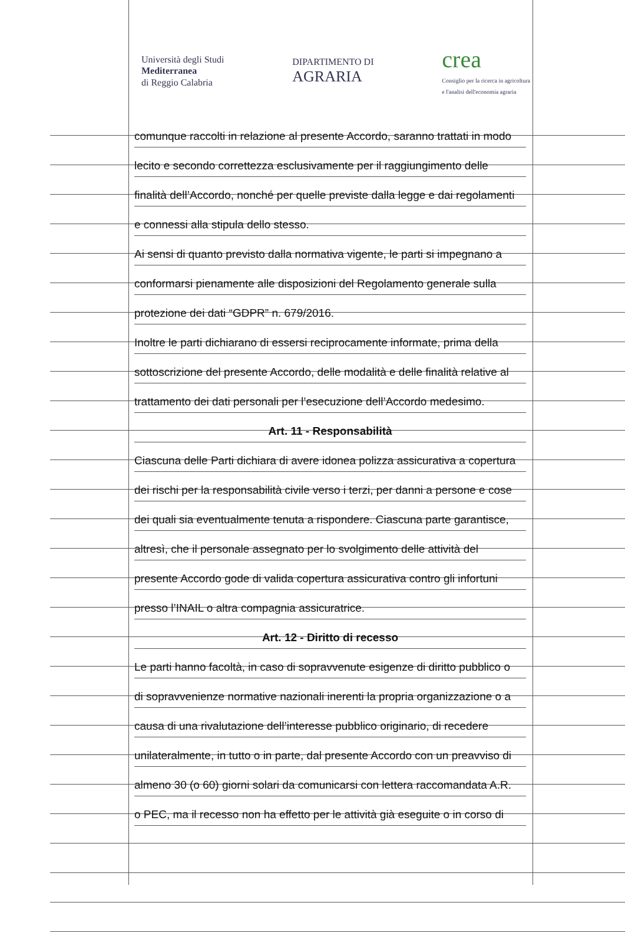Università degli Studi
Mediterranea
di Reggio Calabria
DIPARTIMENTO DI
AGRARIA
crea
Consiglio per la ricerca in agricoltura
e l'analisi dell'economia agraria
comunque raccolti in relazione al presente Accordo, saranno trattati in modo
lecito e secondo correttezza esclusivamente per il raggiungimento delle
finalità dell’Accordo, nonché per quelle previste dalla legge e dai regolamenti
e connessi alla stipula dello stesso.
Ai sensi di quanto previsto dalla normativa vigente, le parti si impegnano a
conformarsi pienamente alle disposizioni del Regolamento generale sulla
protezione dei dati “GDPR” n. 679/2016.
Inoltre le parti dichiarano di essersi reciprocamente informate, prima della
sottoscrizione del presente Accordo, delle modalità e delle finalità relative al
trattamento dei dati personali per l’esecuzione dell’Accordo medesimo.
Art. 11 - Responsabilità
Ciascuna delle Parti dichiara di avere idonea polizza assicurativa a copertura
dei rischi per la responsabilità civile verso i terzi, per danni a persone e cose
dei quali sia eventualmente tenuta a rispondere. Ciascuna parte garantisce,
altresì, che il personale assegnato per lo svolgimento delle attività del
presente Accordo gode di valida copertura assicurativa contro gli infortuni
presso l’INAIL o altra compagnia assicuratrice.
Art. 12 - Diritto di recesso
Le parti hanno facoltà, in caso di sopravvenute esigenze di diritto pubblico o
di sopravvenienze normative nazionali inerenti la propria organizzazione o a
causa di una rivalutazione dell’interesse pubblico originario, di recedere
unilateralmente, in tutto o in parte, dal presente Accordo con un preavviso di
almeno 30 (o 60) giorni solari da comunicarsi con lettera raccomandata A.R.
o PEC, ma il recesso non ha effetto per le attività già eseguite o in corso di